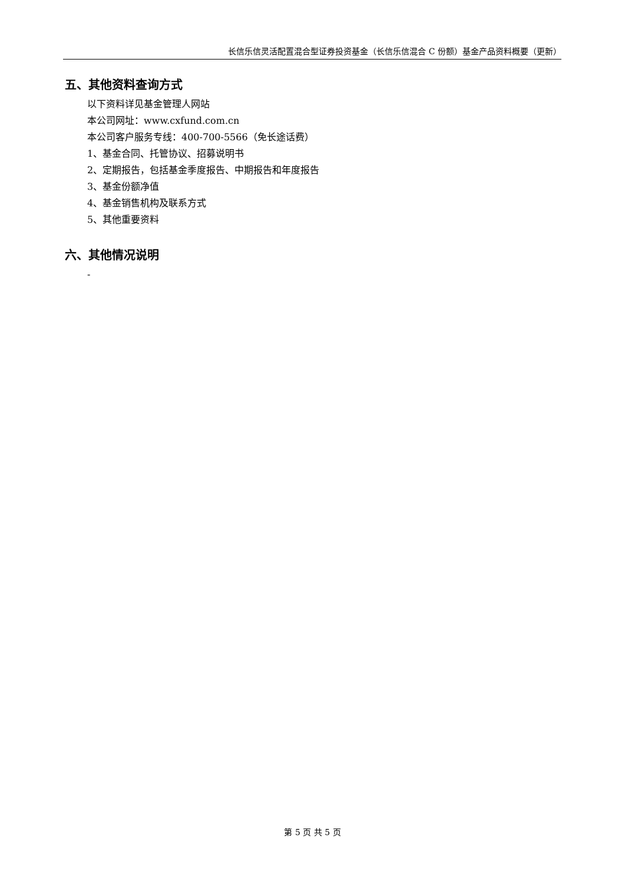长信乐信灵活配置混合型证券投资基金（长信乐信混合 C 份额）基金产品资料概要（更新）
五、其他资料查询方式
以下资料详见基金管理人网站
本公司网址：www.cxfund.com.cn
本公司客户服务专线：400-700-5566（免长途话费）
1、基金合同、托管协议、招募说明书
2、定期报告，包括基金季度报告、中期报告和年度报告
3、基金份额净值
4、基金销售机构及联系方式
5、其他重要资料
六、其他情况说明
-
第 5 页 共 5 页